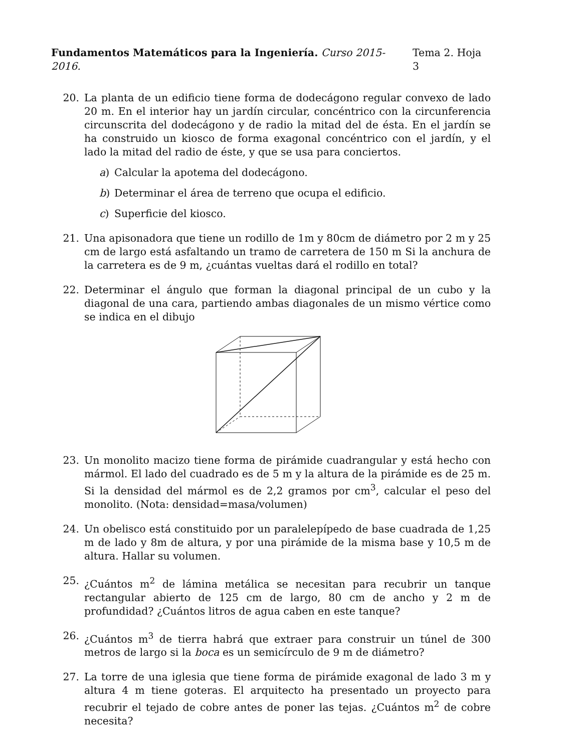Fundamentos Matemáticos para la Ingeniería. Curso 2015-2016.
Tema 2. Hoja 3
20. La planta de un edificio tiene forma de dodecágono regular convexo de lado 20 m. En el interior hay un jardín circular, concéntrico con la circunferencia circunscrita del dodecágono y de radio la mitad del de ésta. En el jardín se ha construido un kiosco de forma exagonal concéntrico con el jardín, y el lado la mitad del radio de éste, y que se usa para conciertos.
a) Calcular la apotema del dodecágono.
b) Determinar el área de terreno que ocupa el edificio.
c) Superficie del kiosco.
21. Una apisonadora que tiene un rodillo de 1m y 80cm de diámetro por 2 m y 25 cm de largo está asfaltando un tramo de carretera de 150 m Si la anchura de la carretera es de 9 m, ¿cuántas vueltas dará el rodillo en total?
22. Determinar el ángulo que forman la diagonal principal de un cubo y la diagonal de una cara, partiendo ambas diagonales de un mismo vértice como se indica en el dibujo
23. Un monolito macizo tiene forma de pirámide cuadrangular y está hecho con mármol. El lado del cuadrado es de 5 m y la altura de la pirámide es de 25 m. Si la densidad del mármol es de 2,2 gramos por cm<sup>3</sup>, calcular el peso del monolito. (Nota: densidad=masa/volumen)
24. Un obelisco está constituido por un paralelepípedo de base cuadrada de 1,25 m de lado y 8m de altura, y por una pirámide de la misma base y 10,5 m de altura. Hallar su volumen.
25. ¿Cuántos m<sup>2</sup> de lámina metálica se necesitan para recubrir un tanque rectangular abierto de 125 cm de largo, 80 cm de ancho y 2 m de profundidad? ¿Cuántos litros de agua caben en este tanque?
26. ¿Cuántos m<sup>3</sup> de tierra habrá que extraer para construir un túnel de 300 metros de largo si la boca es un semicírculo de 9 m de diámetro?
27. La torre de una iglesia que tiene forma de pirámide exagonal de lado 3 m y altura 4 m tiene goteras. El arquitecto ha presentado un proyecto para recubrir el tejado de cobre antes de poner las tejas. ¿Cuántos m<sup>2</sup> de cobre necesita?